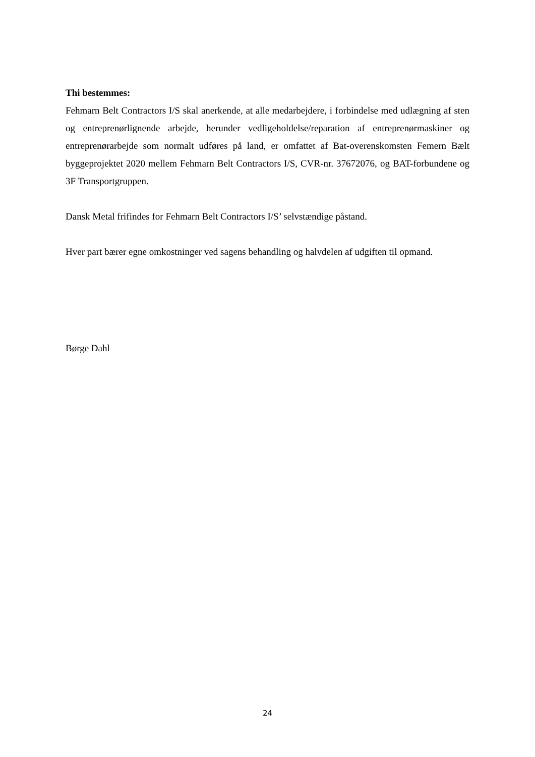Thi bestemmes:
Fehmarn Belt Contractors I/S skal anerkende, at alle medarbejdere, i forbindelse med udlægning af sten og entreprenørlignende arbejde, herunder vedligeholdelse/reparation af entreprenørmaskiner og entreprenørarbejde som normalt udføres på land, er omfattet af Bat-overenskomsten Femern Bælt byggeprojektet 2020 mellem Fehmarn Belt Contractors I/S, CVR-nr. 37672076, og BAT-forbundene og 3F Transportgruppen.
Dansk Metal frifindes for Fehmarn Belt Contractors I/S’ selvstændige påstand.
Hver part bærer egne omkostninger ved sagens behandling og halvdelen af udgiften til opmand.
Børge Dahl
24